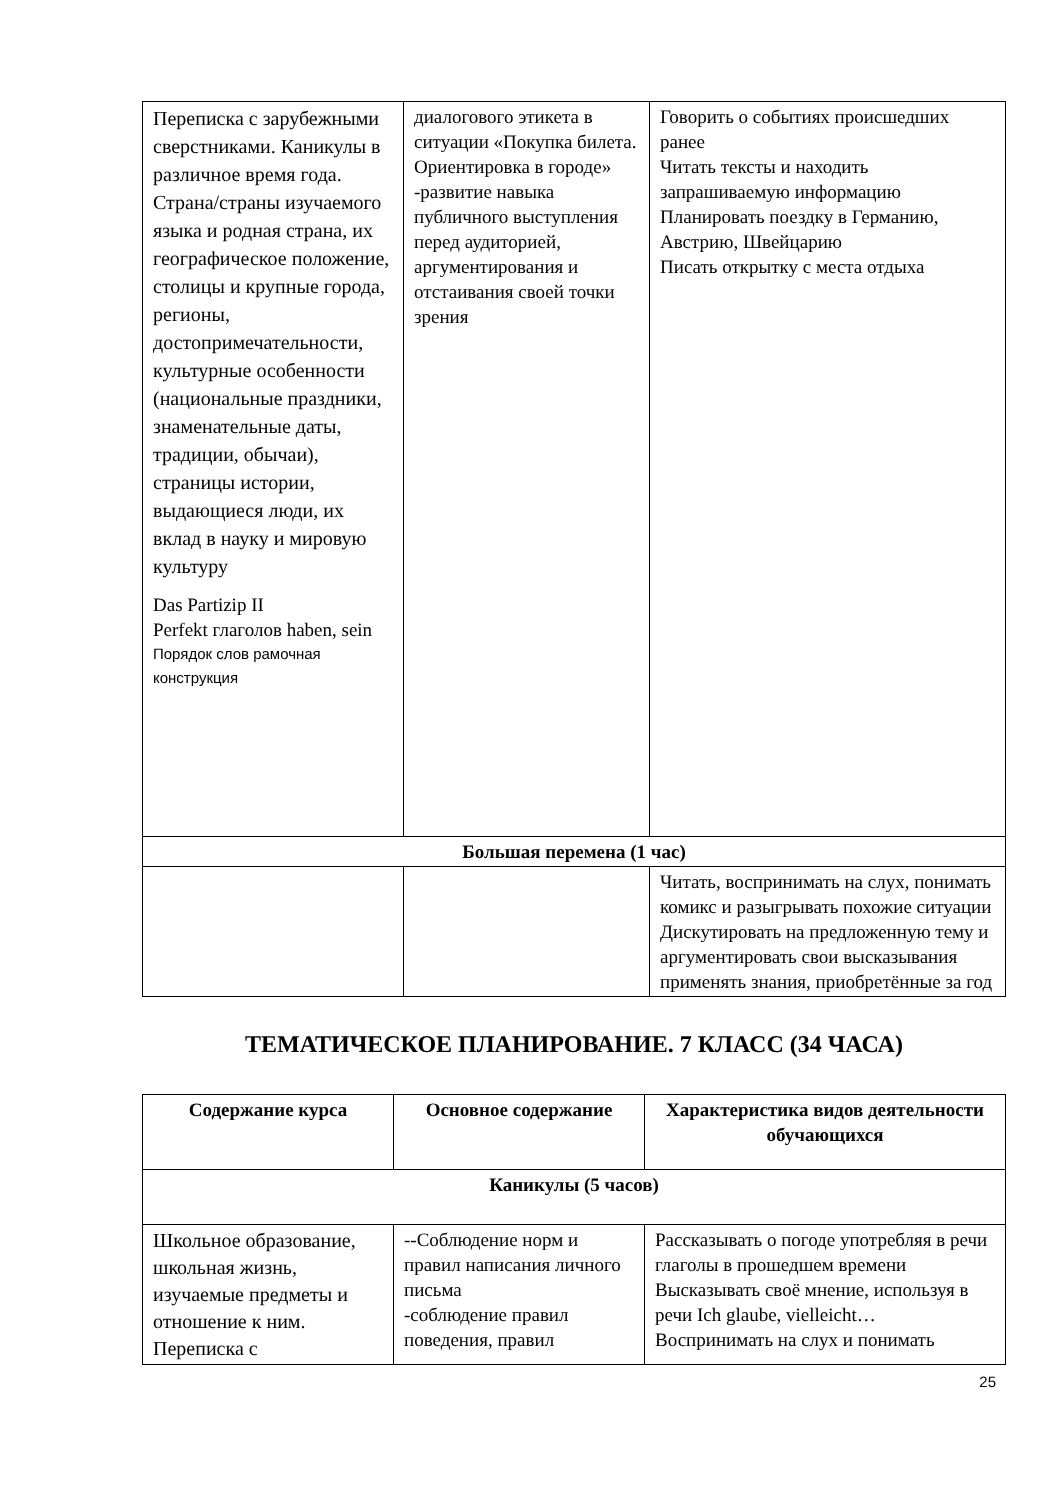| Переписка с зарубежными сверстниками. Каникулы в различное время года. Страна/страны изучаемого языка и родная страна, их географическое положение, столицы и крупные города, регионы, достопримечательности, культурные особенности (национальные праздники, знаменательные даты, традиции, обычаи), страницы истории, выдающиеся люди, их вклад в науку и мировую культуру Das Partizip II Perfekt глаголов haben, sein Порядок слов рамочная конструкция | диалогового этикета в ситуации «Покупка билета. Ориентировка в городе» -развитие навыка публичного выступления перед аудиторией, аргументирования и отстаивания своей точки зрения | Говорить о событиях происшедших ранее Читать тексты и находить запрашиваемую информацию Планировать поездку в Германию, Австрию, Швейцарию Писать открытку с места отдыха |
| Большая перемена (1 час) | | |
| | | Читать, воспринимать на слух, понимать комикс и разыгрывать похожие ситуации Дискутировать на предложенную тему и аргументировать свои высказывания применять знания, приобретённые за год |
ТЕМАТИЧЕСКОЕ ПЛАНИРОВАНИЕ. 7 КЛАСС (34 ЧАСА)
| Содержание курса | Основное содержание | Характеристика видов деятельности обучающихся |
| --- | --- | --- |
| Каникулы (5 часов) | | |
| Школьное образование, школьная жизнь, изучаемые предметы и отношение к ним. Переписка с | --Соблюдение норм и правил написания личного письма -соблюдение правил поведения, правил | Рассказывать о погоде употребляя в речи глаголы в прошедшем времени Высказывать своё мнение, используя в речи Ich glaube, vielleicht… Воспринимать на слух и понимать |
25